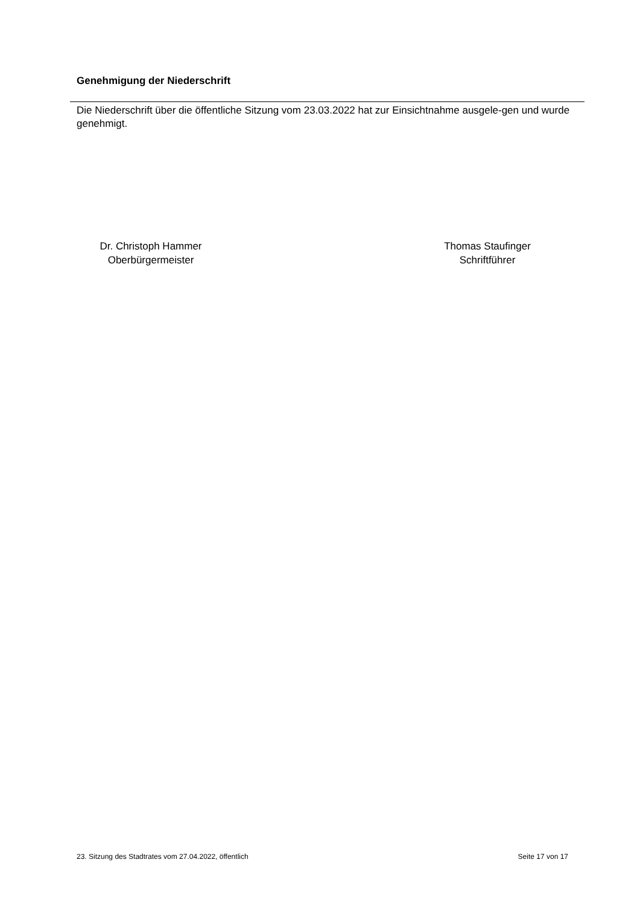Genehmigung der Niederschrift
Die Niederschrift über die öffentliche Sitzung vom 23.03.2022 hat zur Einsichtnahme ausgele-gen und wurde genehmigt.
Dr. Christoph Hammer
Oberbürgermeister
Thomas Staufinger
Schriftführer
23. Sitzung des Stadtrates vom 27.04.2022, öffentlich Seite 17 von 17